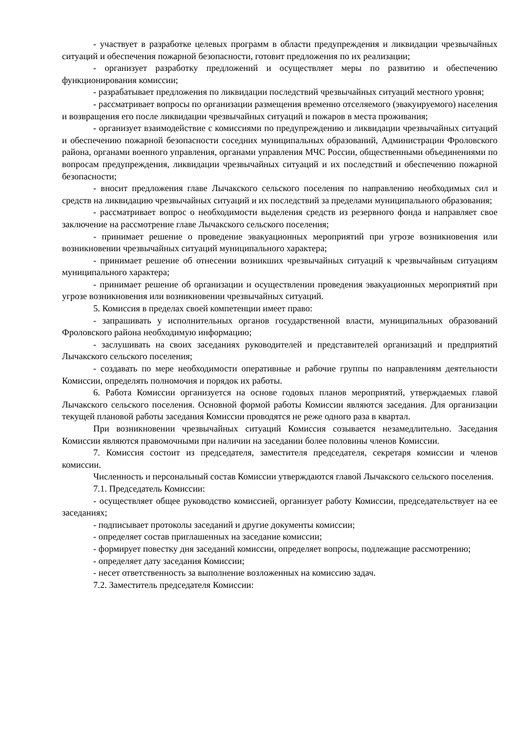- участвует в разработке целевых программ в области предупреждения и ликвидации чрезвычайных ситуаций и обеспечения пожарной безопасности, готовит предложения по их реализации;
- организует разработку предложений и осуществляет меры по развитию и обеспечению функционирования комиссии;
- разрабатывает предложения по ликвидации последствий чрезвычайных ситуаций местного уровня;
- рассматривает вопросы по организации размещения временно отселяемого (эвакуируемого) населения и возвращения его после ликвидации чрезвычайных ситуаций и пожаров в места проживания;
- организует взаимодействие с комиссиями по предупреждению и ликвидации чрезвычайных ситуаций и обеспечению пожарной безопасности соседних муниципальных образований, Администрации Фроловского района, органами военного управления, органами управления МЧС России, общественными объединениями по вопросам предупреждения, ликвидации чрезвычайных ситуаций и их последствий и обеспечению пожарной безопасности;
- вносит предложения главе Лычакского сельского поселения по направлению необходимых сил и средств на ликвидацию чрезвычайных ситуаций и их последствий за пределами муниципального образования;
- рассматривает вопрос о необходимости выделения средств из резервного фонда и направляет свое заключение на рассмотрение главе Лычакского сельского поселения;
- принимает решение о проведение эвакуационных мероприятий при угрозе возникновения или возникновении чрезвычайных ситуаций муниципального характера;
- принимает решение об отнесении возникших чрезвычайных ситуаций к чрезвычайным ситуациям муниципального характера;
- принимает решение об организации и осуществлении проведения эвакуационных мероприятий при угрозе возникновения или возникновении чрезвычайных ситуаций.
5. Комиссия в пределах своей компетенции имеет право:
- запрашивать у исполнительных органов государственной власти, муниципальных образований Фроловского района необходимую информацию;
- заслушивать на своих заседаниях руководителей и представителей организаций и предприятий Лычакского сельского поселения;
- создавать по мере необходимости оперативные и рабочие группы по направлениям деятельности Комиссии, определять полномочия и порядок их работы.
6. Работа Комиссии организуется на основе годовых планов мероприятий, утверждаемых главой Лычакского сельского поселения. Основной формой работы Комиссии являются заседания. Для организации текущей плановой работы заседания Комиссии проводятся не реже одного раза в квартал.
При возникновении чрезвычайных ситуаций Комиссия созывается незамедлительно. Заседания Комиссии являются правомочными при наличии на заседании более половины членов Комиссии.
7. Комиссия состоит из председателя, заместителя председателя, секретаря комиссии и членов комиссии.
Численность и персональный состав Комиссии утверждаются главой Лычакского сельского поселения.
7.1. Председатель Комиссии:
- осуществляет общее руководство комиссией, организует работу Комиссии, председательствует на ее заседаниях;
- подписывает протоколы заседаний и другие документы комиссии;
- определяет состав приглашенных на заседание комиссии;
- формирует повестку дня заседаний комиссии, определяет вопросы, подлежащие рассмотрению;
- определяет дату заседания Комиссии;
- несет ответственность за выполнение возложенных на комиссию задач.
7.2. Заместитель председателя Комиссии: